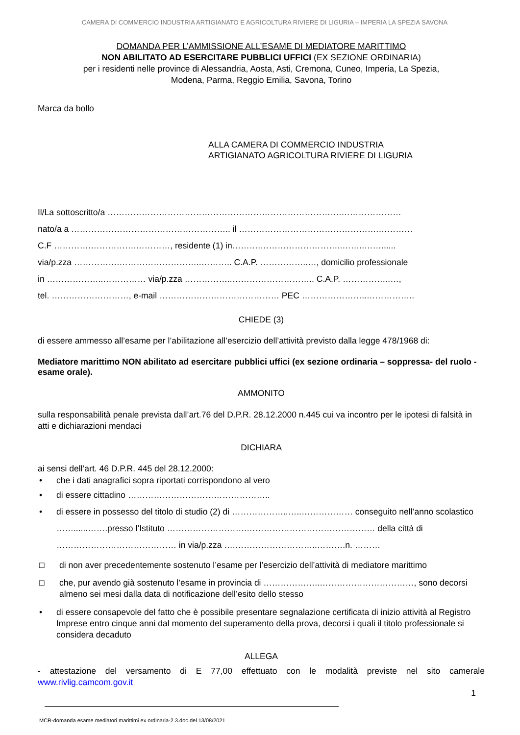CAMERA DI COMMERCIO INDUSTRIA ARTIGIANATO E AGRICOLTURA RIVIERE DI LIGURIA – IMPERIA LA SPEZIA SAVONA
DOMANDA PER L’AMMISSIONE ALL’ESAME DI MEDIATORE MARITTIMO
NON ABILITATO AD ESERCITARE PUBBLICI UFFICI (EX SEZIONE ORDINARIA)
per i residenti nelle province di Alessandria, Aosta, Asti, Cremona, Cuneo, Imperia, La Spezia,
Modena, Parma, Reggio Emilia, Savona, Torino
Marca da bollo
ALLA CAMERA DI COMMERCIO INDUSTRIA
ARTIGIANATO AGRICOLTURA RIVIERE DI LIGURIA
Il/La sottoscritto/a ……………………………………………………………………….…………………
nato/a a ……………………………………………….. il ………………………………………….…………
C.F ………….…………….…………, residente (1) in……….………………………..……..……......
via/p.zza …………….………………………..……….. C.A.P. ……………..…, domicilio professionale
in ………………..…………… via/p.zza ……………..……………………….. C.A.P. ……………..…,
tel. ………………………, e-mail …………………………………… PEC …………………..……………..
CHIEDE (3)
di essere ammesso all’esame per l’abilitazione all’esercizio dell’attività previsto dalla legge 478/1968 di:
Mediatore marittimo NON abilitato ad esercitare pubblici uffici (ex sezione ordinaria – soppressa- del ruolo - esame orale).
AMMONITO
sulla responsabilità penale prevista dall’art.76 del D.P.R. 28.12.2000 n.445 cui va incontro per le ipotesi di falsità in atti e dichiarazioni mendaci
DICHIARA
ai sensi dell’art. 46 D.P.R. 445 del 28.12.2000:
• che i dati anagrafici sopra riportati corrispondono al vero
• di essere cittadino …………………………………………..
• di essere in possesso del titolo di studio (2) di ………………..…..……………… conseguito nell’anno scolastico ……......…….presso l’Istituto ……………………….……………………………………… della città di …………………………………… in via/p.zza ….………………………..……….n. ………
□ di non aver precedentemente sostenuto l’esame per l’esercizio dell’attività di mediatore marittimo
□ che, pur avendo già sostenuto l’esame in provincia di ………………..……………………………, sono decorsi almeno sei mesi dalla data di notificazione dell’esito dello stesso
• di essere consapevole del fatto che è possibile presentare segnalazione certificata di inizio attività al Registro Imprese entro cinque anni dal momento del superamento della prova, decorsi i quali il titolo professionale si considera decaduto
ALLEGA
- attestazione del versamento di E 77,00 effettuato con le modalità previste nel sito camerale www.rivlig.camcom.gov.it
1
MCR-domanda esame mediatori marittimi ex ordinaria-2.3.doc del 13/08/2021